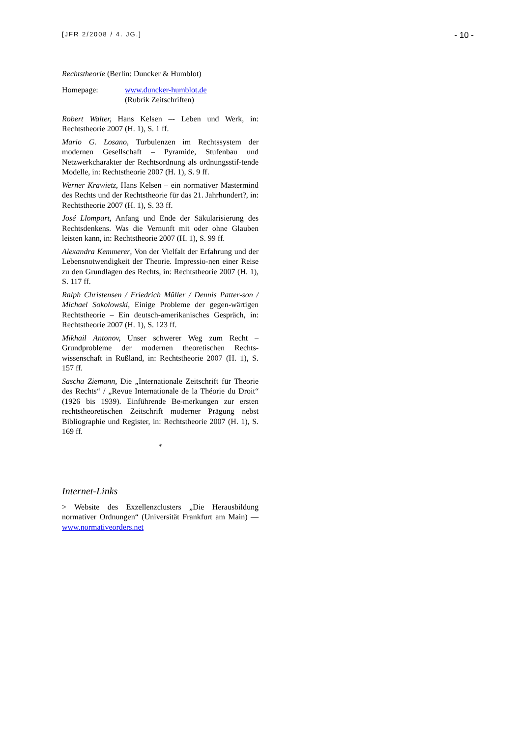[JFR 2/2008 / 4. JG.] - 10 -
Rechtstheorie (Berlin: Duncker & Humblot)
Homepage: www.duncker-humblot.de
(Rubrik Zeitschriften)
Robert Walter, Hans Kelsen –- Leben und Werk, in: Rechtstheorie 2007 (H. 1), S. 1 ff.
Mario G. Losano, Turbulenzen im Rechtssystem der modernen Gesellschaft – Pyramide, Stufenbau und Netzwerkcharakter der Rechtsordnung als ordnungsstif-tende Modelle, in: Rechtstheorie 2007 (H. 1), S. 9 ff.
Werner Krawietz, Hans Kelsen – ein normativer Mastermind des Rechts und der Rechtstheorie für das 21. Jahrhundert?, in: Rechtstheorie 2007 (H. 1), S. 33 ff.
José Llompart, Anfang und Ende der Säkularisierung des Rechtsdenkens. Was die Vernunft mit oder ohne Glauben leisten kann, in: Rechtstheorie 2007 (H. 1), S. 99 ff.
Alexandra Kemmerer, Von der Vielfalt der Erfahrung und der Lebensnotwendigkeit der Theorie. Impressio-nen einer Reise zu den Grundlagen des Rechts, in: Rechtstheorie 2007 (H. 1), S. 117 ff.
Ralph Christensen / Friedrich Müller / Dennis Patter-son / Michael Sokolowski, Einige Probleme der gegen-wärtigen Rechtstheorie – Ein deutsch-amerikanisches Gespräch, in: Rechtstheorie 2007 (H. 1), S. 123 ff.
Mikhail Antonov, Unser schwerer Weg zum Recht – Grundprobleme der modernen theoretischen Rechts-wissenschaft in Rußland, in: Rechtstheorie 2007 (H. 1), S. 157 ff.
Sascha Ziemann, Die „Internationale Zeitschrift für Theorie des Rechts“ / „Revue Internationale de la Théorie du Droit“ (1926 bis 1939). Einführende Be-merkungen zur ersten rechtstheoretischen Zeitschrift moderner Prägung nebst Bibliographie und Register, in: Rechtstheorie 2007 (H. 1), S. 169 ff.
*
Internet-Links
> Website des Exzellenzclusters „Die Herausbildung normativer Ordnungen“ (Universität Frankfurt am Main) — www.normativeorders.net